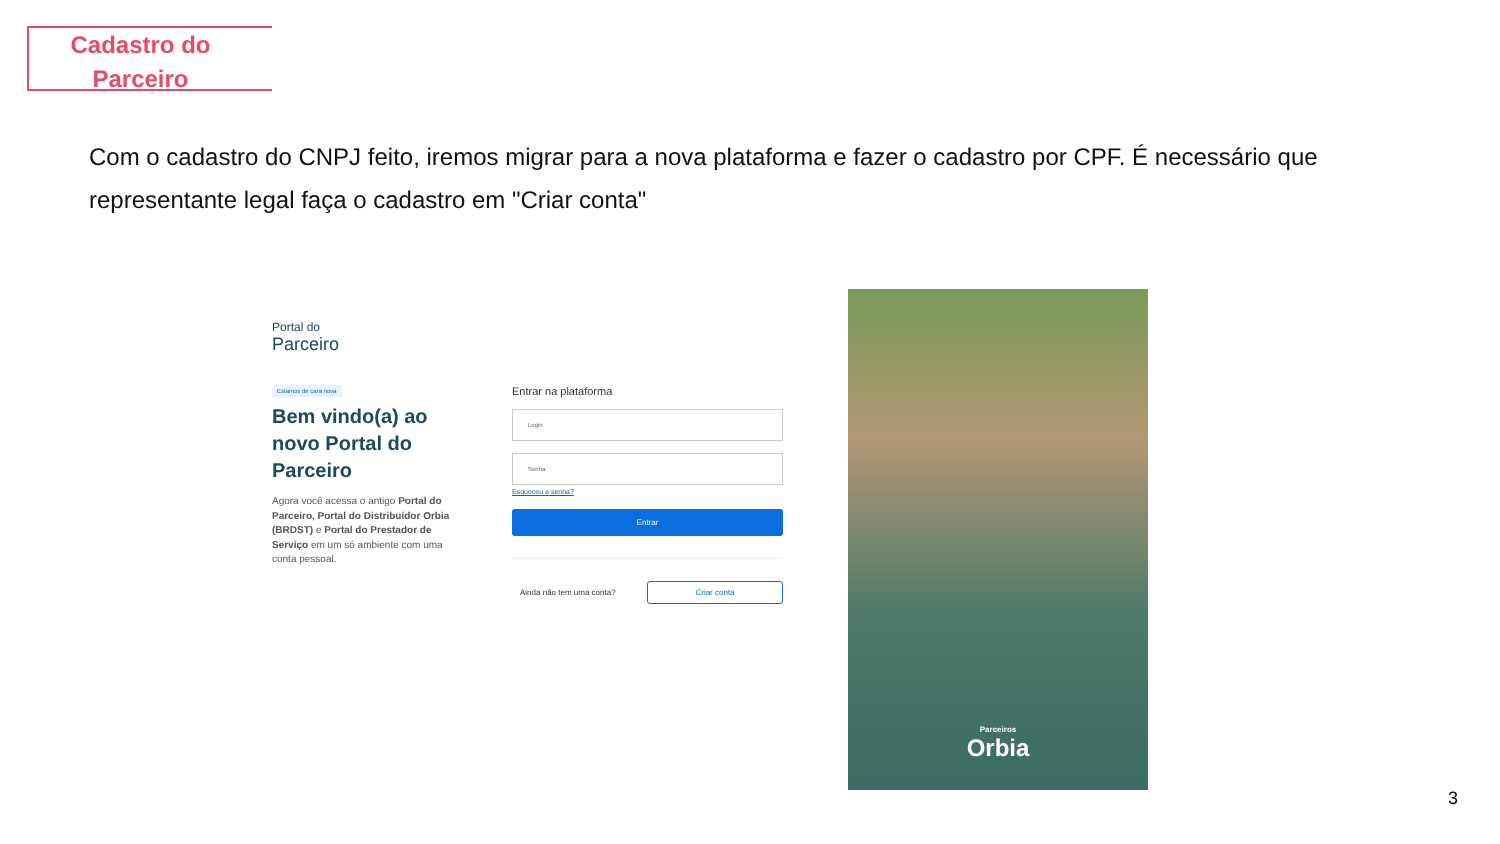Cadastro do Parceiro
Com o cadastro do CNPJ feito, iremos migrar para a nova plataforma e fazer o cadastro por CPF. É necessário que representante legal faça o cadastro em "Criar conta"
Portal do
Parceiro
Estamos de cara nova
Bem vindo(a) ao novo Portal do Parceiro
Agora você acessa o antigo Portal do Parceiro, Portal do Distribuidor Orbia (BRDST) e Portal do Prestador de Serviço em um só ambiente com uma conta pessoal.
Entrar na plataforma
Login
Senha
Esqueceu a senha?
Entrar
Ainda não tem uma conta? Criar conta
Parceiros
Orbia
3